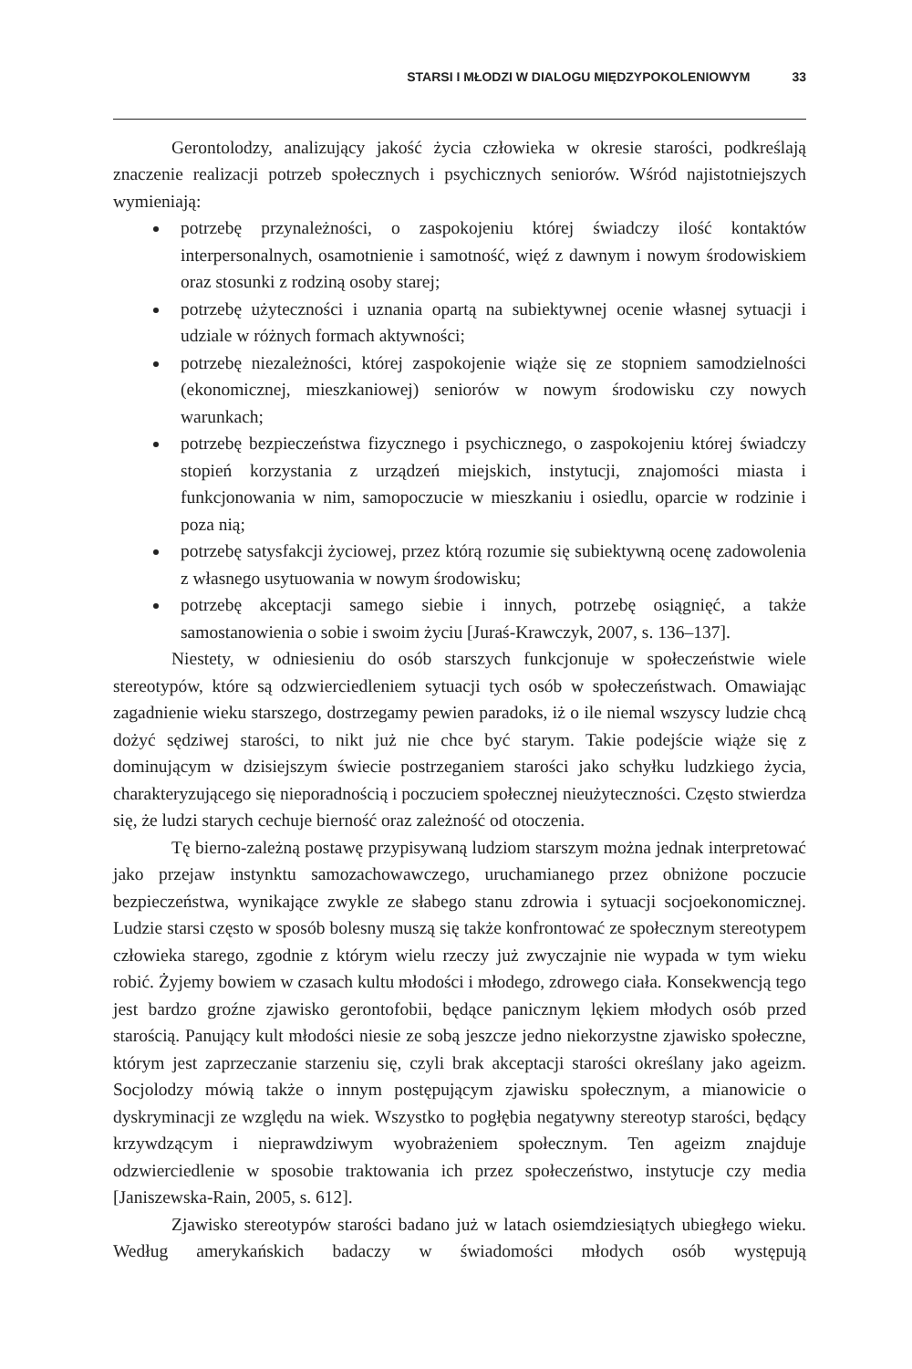STARSI I MŁODZI W DIALOGU MIĘDZYPOKOLENIOWYM 33
Gerontolodzy, analizujący jakość życia człowieka w okresie starości, podkreślają znaczenie realizacji potrzeb społecznych i psychicznych seniorów. Wśród najistotniejszych wymieniają:
potrzebę przynależności, o zaspokojeniu której świadczy ilość kontaktów interpersonalnych, osamotnienie i samotność, więź z dawnym i nowym środowiskiem oraz stosunki z rodziną osoby starej;
potrzebę użyteczności i uznania opartą na subiektywnej ocenie własnej sytuacji i udziale w różnych formach aktywności;
potrzebę niezależności, której zaspokojenie wiąże się ze stopniem samodzielności (ekonomicznej, mieszkaniowej) seniorów w nowym środowisku czy nowych warunkach;
potrzebę bezpieczeństwa fizycznego i psychicznego, o zaspokojeniu której świadczy stopień korzystania z urządzeń miejskich, instytucji, znajomości miasta i funkcjonowania w nim, samopoczucie w mieszkaniu i osiedlu, oparcie w rodzinie i poza nią;
potrzebę satysfakcji życiowej, przez którą rozumie się subiektywną ocenę zadowolenia z własnego usytuowania w nowym środowisku;
potrzebę akceptacji samego siebie i innych, potrzebę osiągnięć, a także samostanowienia o sobie i swoim życiu [Juraś-Krawczyk, 2007, s. 136–137].
Niestety, w odniesieniu do osób starszych funkcjonuje w społeczeństwie wiele stereotypów, które są odzwierciedleniem sytuacji tych osób w społeczeństwach. Omawiając zagadnienie wieku starszego, dostrzegamy pewien paradoks, iż o ile niemal wszyscy ludzie chcą dożyć sędziwej starości, to nikt już nie chce być starym. Takie podejście wiąże się z dominującym w dzisiejszym świecie postrzeganiem starości jako schyłku ludzkiego życia, charakteryzującego się nieporadnością i poczuciem społecznej nieużyteczności. Często stwierdza się, że ludzi starych cechuje bierność oraz zależność od otoczenia.
Tę bierno-zależną postawę przypisywaną ludziom starszym można jednak interpretować jako przejaw instynktu samozachowawczego, uruchamianego przez obniżone poczucie bezpieczeństwa, wynikające zwykle ze słabego stanu zdrowia i sytuacji socjoekonomicznej. Ludzie starsi często w sposób bolesny muszą się także konfrontować ze społecznym stereotypem człowieka starego, zgodnie z którym wielu rzeczy już zwyczajnie nie wypada w tym wieku robić. Żyjemy bowiem w czasach kultu młodości i młodego, zdrowego ciała. Konsekwencją tego jest bardzo groźne zjawisko gerontofobii, będące panicznym lękiem młodych osób przed starością. Panujący kult młodości niesie ze sobą jeszcze jedno niekorzystne zjawisko społeczne, którym jest zaprzeczanie starzeniu się, czyli brak akceptacji starości określany jako ageizm. Socjolodzy mówią także o innym postępującym zjawisku społecznym, a mianowicie o dyskryminacji ze względu na wiek. Wszystko to pogłębia negatywny stereotyp starości, będący krzywdzącym i nieprawdziwym wyobrażeniem społecznym. Ten ageizm znajduje odzwierciedlenie w sposobie traktowania ich przez społeczeństwo, instytucje czy media [Janiszewska-Rain, 2005, s. 612].
Zjawisko stereotypów starości badano już w latach osiemdziesiątych ubiegłego wieku. Według amerykańskich badaczy w świadomości młodych osób występują